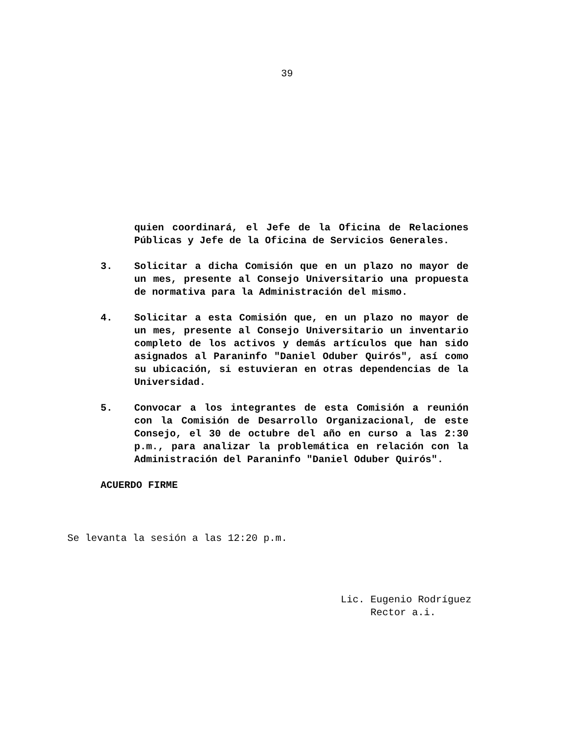39
quien coordinará, el Jefe de la Oficina de Relaciones Públicas y Jefe de la Oficina de Servicios Generales.
3. Solicitar a dicha Comisión que en un plazo no mayor de un mes, presente al Consejo Universitario una propuesta de normativa para la Administración del mismo.
4. Solicitar a esta Comisión que, en un plazo no mayor de un mes, presente al Consejo Universitario un inventario completo de los activos y demás artículos que han sido asignados al Paraninfo "Daniel Oduber Quirós", así como su ubicación, si estuvieran en otras dependencias de la Universidad.
5. Convocar a los integrantes de esta Comisión a reunión con la Comisión de Desarrollo Organizacional, de este Consejo, el 30 de octubre del año en curso a las 2:30 p.m., para analizar la problemática en relación con la Administración del Paraninfo "Daniel Oduber Quirós".
ACUERDO FIRME
Se levanta la sesión a las 12:20 p.m.
Lic. Eugenio Rodríguez
Rector a.i.